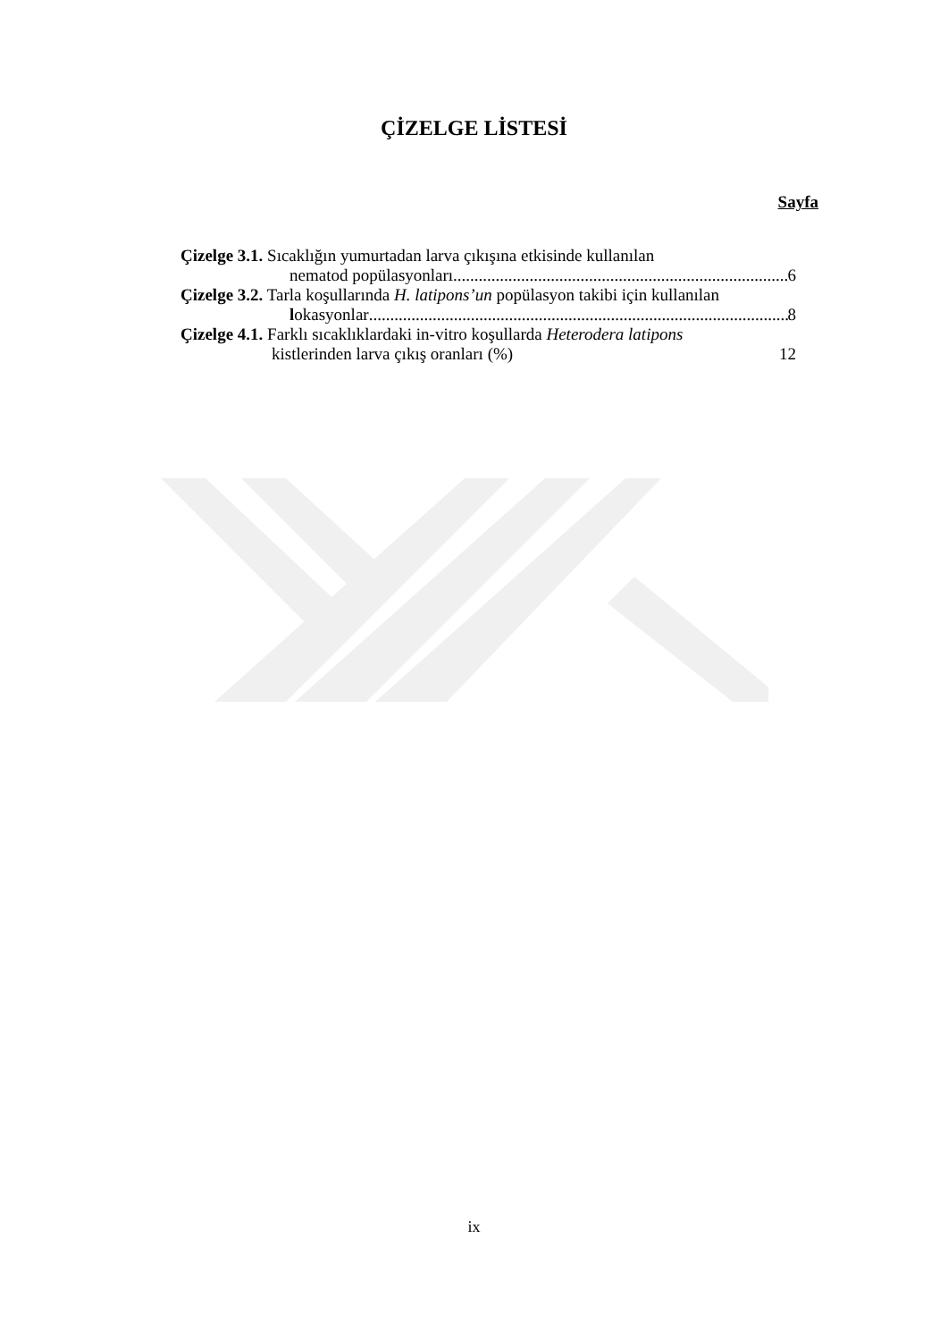ÇİZELGE LİSTESİ
Sayfa
Çizelge 3.1. Sıcaklığın yumurtadan larva çıkışına etkisinde kullanılan
nematod popülasyonları 6
Çizelge 3.2. Tarla koşullarında H. latipons’un popülasyon takibi için kullanılan
lokasyonlar 8
Çizelge 4.1. Farklı sıcaklıklardaki in-vitro koşullarda Heterodera latipons
kistlerinden larva çıkış oranları (%) 12
ix